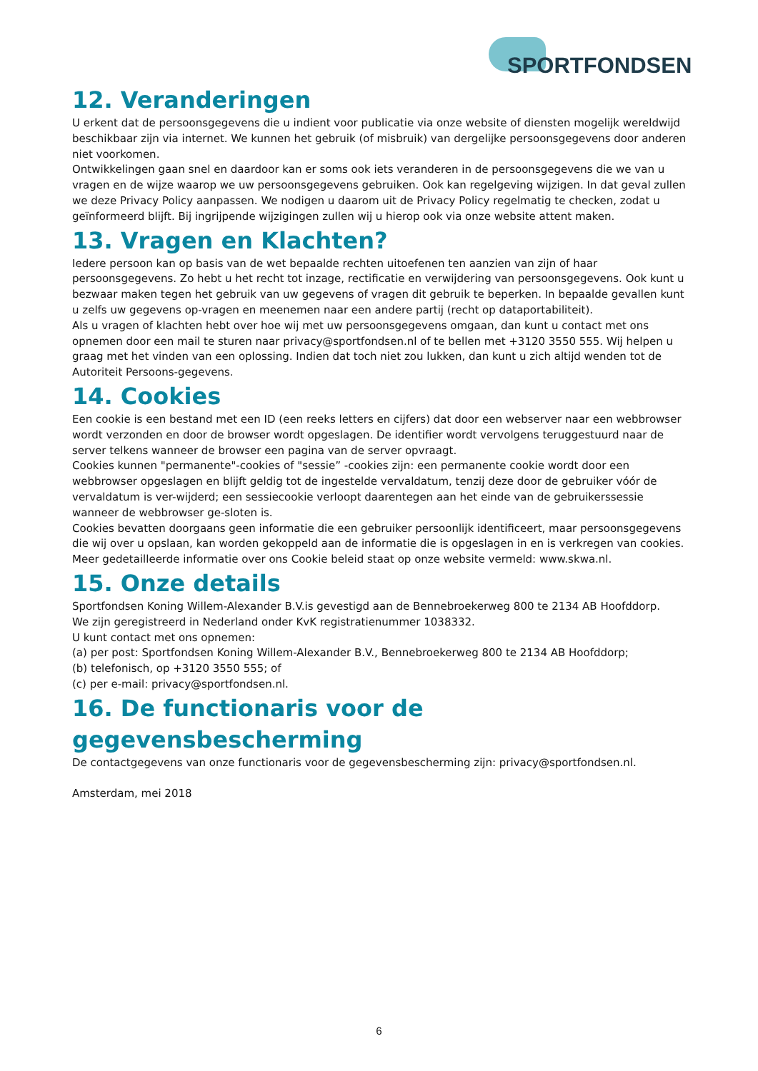SPORTFONDSEN
12. Veranderingen
U erkent dat de persoonsgegevens die u indient voor publicatie via onze website of diensten mogelijk wereldwijd beschikbaar zijn via internet. We kunnen het gebruik (of misbruik) van dergelijke persoonsgegevens door anderen niet voorkomen.
Ontwikkelingen gaan snel en daardoor kan er soms ook iets veranderen in de persoonsgegevens die we van u vragen en de wijze waarop we uw persoonsgegevens gebruiken. Ook kan regelgeving wijzigen. In dat geval zullen we deze Privacy Policy aanpassen. We nodigen u daarom uit de Privacy Policy regelmatig te checken, zodat u geïnformeerd blijft. Bij ingrijpende wijzigingen zullen wij u hierop ook via onze website attent maken.
13. Vragen en Klachten?
Iedere persoon kan op basis van de wet bepaalde rechten uitoefenen ten aanzien van zijn of haar persoonsgegevens. Zo hebt u het recht tot inzage, rectificatie en verwijdering van persoonsgegevens. Ook kunt u bezwaar maken tegen het gebruik van uw gegevens of vragen dit gebruik te beperken. In bepaalde gevallen kunt u zelfs uw gegevens op-vragen en meenemen naar een andere partij (recht op dataportabiliteit).
Als u vragen of klachten hebt over hoe wij met uw persoonsgegevens omgaan, dan kunt u contact met ons opnemen door een mail te sturen naar privacy@sportfondsen.nl of te bellen met +3120 3550 555. Wij helpen u graag met het vinden van een oplossing. Indien dat toch niet zou lukken, dan kunt u zich altijd wenden tot de Autoriteit Persoons-gegevens.
14. Cookies
Een cookie is een bestand met een ID (een reeks letters en cijfers) dat door een webserver naar een webbrowser wordt verzonden en door de browser wordt opgeslagen. De identifier wordt vervolgens teruggestuurd naar de server telkens wanneer de browser een pagina van de server opvraagt.
Cookies kunnen "permanente"-cookies of "sessie” -cookies zijn: een permanente cookie wordt door een webbrowser opgeslagen en blijft geldig tot de ingestelde vervaldatum, tenzij deze door de gebruiker vóór de vervaldatum is ver-wijderd; een sessiecookie verloopt daarentegen aan het einde van de gebruikerssessie wanneer de webbrowser ge-sloten is.
Cookies bevatten doorgaans geen informatie die een gebruiker persoonlijk identificeert, maar persoonsgegevens die wij over u opslaan, kan worden gekoppeld aan de informatie die is opgeslagen in en is verkregen van cookies.
Meer gedetailleerde informatie over ons Cookie beleid staat op onze website vermeld: www.skwa.nl.
15. Onze details
Sportfondsen Koning Willem-Alexander B.V.is gevestigd aan de Bennebroekerweg 800 te 2134 AB Hoofddorp.
We zijn geregistreerd in Nederland onder KvK registratienummer 1038332.
U kunt contact met ons opnemen:
(a) per post: Sportfondsen Koning Willem-Alexander B.V., Bennebroekerweg 800 te 2134 AB Hoofddorp;
(b) telefonisch, op +3120 3550 555; of
(c) per e-mail: privacy@sportfondsen.nl.
16. De functionaris voor de gegevensbescherming
De contactgegevens van onze functionaris voor de gegevensbescherming zijn: privacy@sportfondsen.nl.
Amsterdam, mei 2018
6